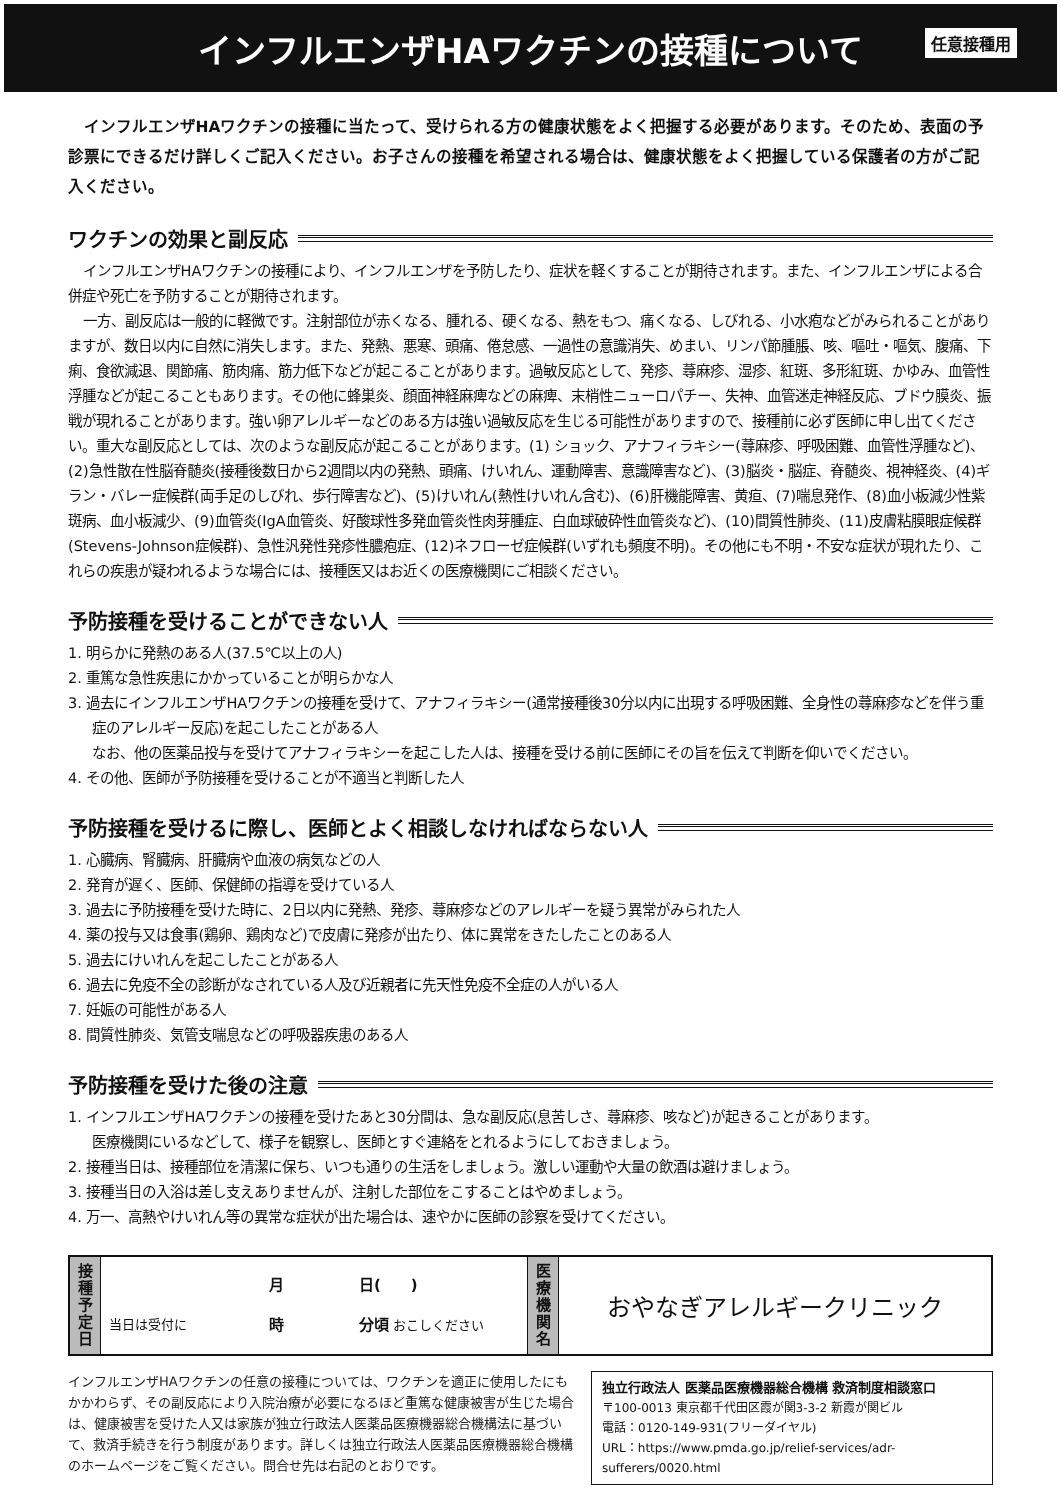インフルエンザHAワクチンの接種について
任意接種用
インフルエンザHAワクチンの接種に当たって、受けられる方の健康状態をよく把握する必要があります。そのため、表面の予診票にできるだけ詳しくご記入ください。お子さんの接種を希望される場合は、健康状態をよく把握している保護者の方がご記入ください。
ワクチンの効果と副反応
インフルエンザHAワクチンの接種により、インフルエンザを予防したり、症状を軽くすることが期待されます。また、インフルエンザによる合併症や死亡を予防することが期待されます。
一方、副反応は一般的に軽微です。注射部位が赤くなる、腫れる、硬くなる、熱をもつ、痛くなる、しびれる、小水疱などがみられることがありますが、数日以内に自然に消失します。また、発熱、悪寒、頭痛、倦怠感、一過性の意識消失、めまい、リンパ節腫脹、咳、嘔吐・嘔気、腹痛、下痢、食欲減退、関節痛、筋肉痛、筋力低下などが起こることがあります。過敏反応として、発疹、蕁麻疹、湿疹、紅斑、多形紅斑、かゆみ、血管性浮腫などが起こることもあります。その他に蜂巣炎、顔面神経麻痺などの麻痺、末梢性ニューロパチー、失神、血管迷走神経反応、ブドウ膜炎、振戦が現れることがあります。強い卵アレルギーなどのある方は強い過敏反応を生じる可能性がありますので、接種前に必ず医師に申し出てください。重大な副反応としては、次のような副反応が起こることがあります。(1) ショック、アナフィラキシー(蕁麻疹、呼吸困難、血管性浮腫など)、(2)急性散在性脳脊髄炎(接種後数日から2週間以内の発熱、頭痛、けいれん、運動障害、意識障害など)、(3)脳炎・脳症、脊髄炎、視神経炎、(4)ギラン・バレー症候群(両手足のしびれ、歩行障害など)、(5)けいれん(熱性けいれん含む)、(6)肝機能障害、黄疸、(7)喘息発作、(8)血小板減少性紫斑病、血小板減少、(9)血管炎(IgA血管炎、好酸球性多発血管炎性肉芽腫症、白血球破砕性血管炎など)、(10)間質性肺炎、(11)皮膚粘膜眼症候群(Stevens-Johnson症候群)、急性汎発性発疹性膿疱症、(12)ネフローゼ症候群(いずれも頻度不明)。その他にも不明・不安な症状が現れたり、これらの疾患が疑われるような場合には、接種医又はお近くの医療機関にご相談ください。
予防接種を受けることができない人
1. 明らかに発熱のある人(37.5℃以上の人)
2. 重篤な急性疾患にかかっていることが明らかな人
3. 過去にインフルエンザHAワクチンの接種を受けて、アナフィラキシー(通常接種後30分以内に出現する呼吸困難、全身性の蕁麻疹などを伴う重症のアレルギー反応)を起こしたことがある人
なお、他の医薬品投与を受けてアナフィラキシーを起こした人は、接種を受ける前に医師にその旨を伝えて判断を仰いでください。
4. その他、医師が予防接種を受けることが不適当と判断した人
予防接種を受けるに際し、医師とよく相談しなければならない人
1. 心臓病、腎臓病、肝臓病や血液の病気などの人
2. 発育が遅く、医師、保健師の指導を受けている人
3. 過去に予防接種を受けた時に、2日以内に発熱、発疹、蕁麻疹などのアレルギーを疑う異常がみられた人
4. 薬の投与又は食事(鶏卵、鶏肉など)で皮膚に発疹が出たり、体に異常をきたしたことのある人
5. 過去にけいれんを起こしたことがある人
6. 過去に免疫不全の診断がなされている人及び近親者に先天性免疫不全症の人がいる人
7. 妊娠の可能性がある人
8. 間質性肺炎、気管支喘息などの呼吸器疾患のある人
予防接種を受けた後の注意
1. インフルエンザHAワクチンの接種を受けたあと30分間は、急な副反応(息苦しさ、蕁麻疹、咳など)が起きることがあります。
医療機関にいるなどして、様子を観察し、医師とすぐ連絡をとれるようにしておきましょう。
2. 接種当日は、接種部位を清潔に保ち、いつも通りの生活をしましょう。激しい運動や大量の飲酒は避けましょう。
3. 接種当日の入浴は差し支えありませんが、注射した部位をこすることはやめましょう。
4. 万一、高熱やけいれん等の異常な症状が出た場合は、速やかに医師の診察を受けてください。
| 接 種 予 定 日 | 月 日( ) 当日は受付に 時 分頃 おこしください | 医 療 機 関 名 | おやなぎアレルギークリニック |
インフルエンザHAワクチンの任意の接種については、ワクチンを適正に使用したにもかかわらず、その副反応により入院治療が必要になるほど重篤な健康被害が生じた場合は、健康被害を受けた人又は家族が独立行政法人医薬品医療機器総合機構法に基づいて、救済手続きを行う制度があります。詳しくは独立行政法人医薬品医療機器総合機構のホームページをご覧ください。問合せ先は右記のとおりです。
独立行政法人 医薬品医療機器総合機構 救済制度相談窓口
〒100-0013 東京都千代田区霞が関3-3-2 新霞が関ビル
電話：0120-149-931(フリーダイヤル)
URL：https://www.pmda.go.jp/relief-services/adr-sufferers/0020.html